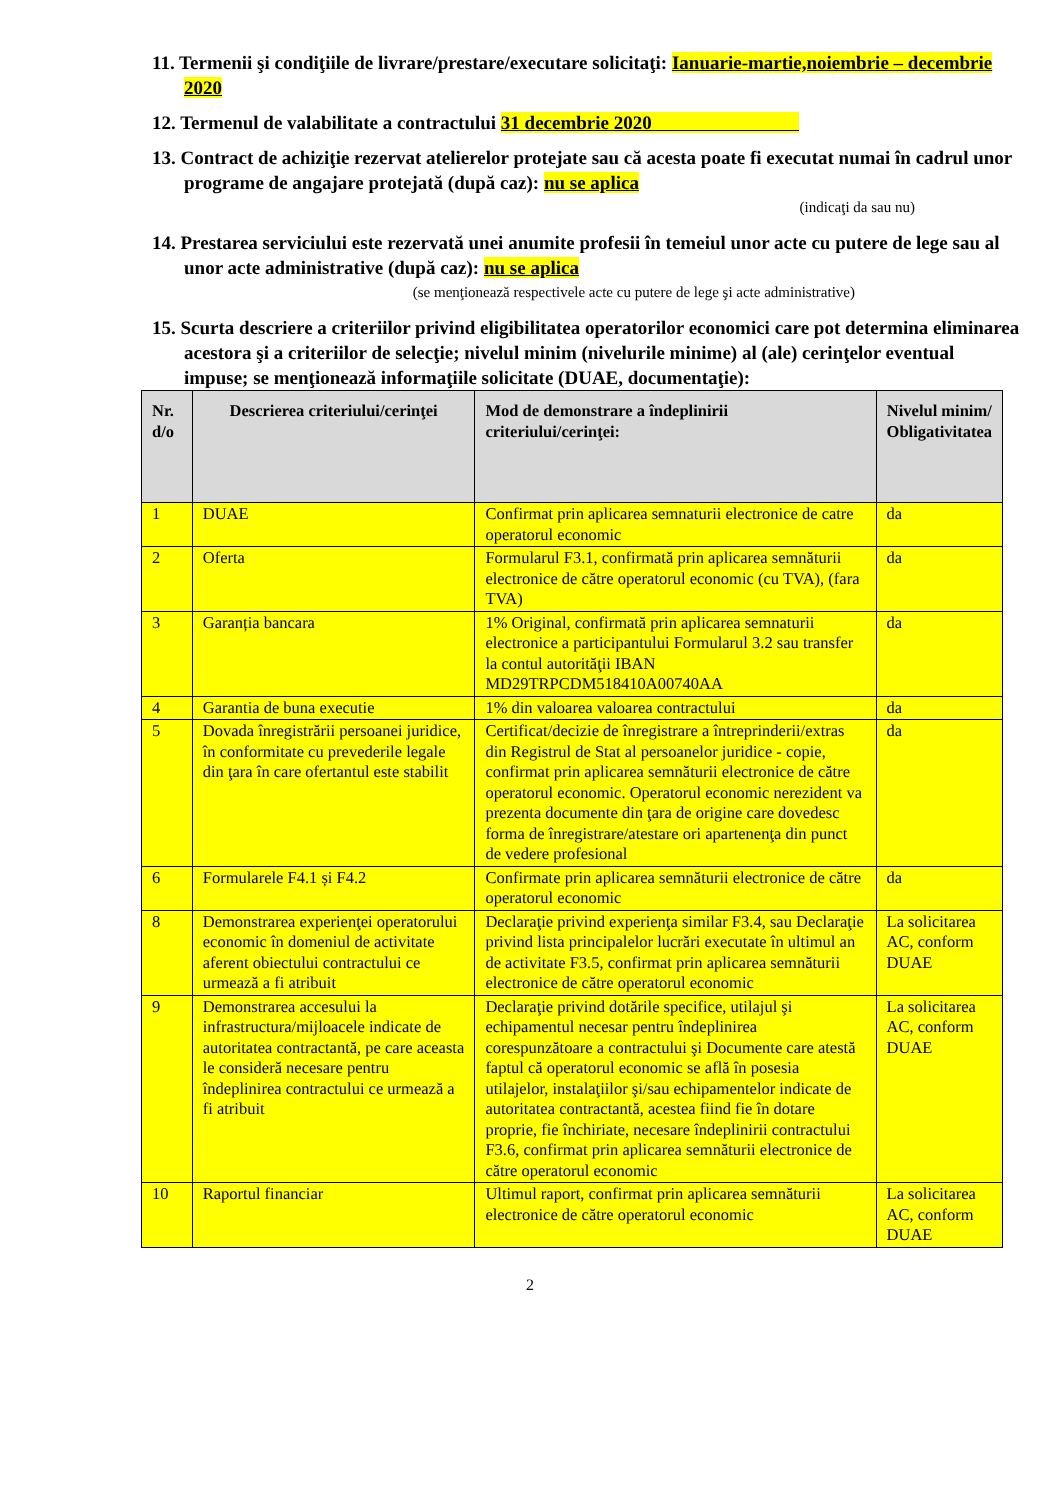11. Termenii şi condiţiile de livrare/prestare/executare solicitaţi: Ianuarie-martie,noiembrie – decembrie 2020
12. Termenul de valabilitate a contractului 31 decembrie 2020
13. Contract de achiziţie rezervat atelierelor protejate sau că acesta poate fi executat numai în cadrul unor programe de angajare protejată (după caz): nu se aplica
(indicaţi da sau nu)
14. Prestarea serviciului este rezervată unei anumite profesii în temeiul unor acte cu putere de lege sau al unor acte administrative (după caz): nu se aplica
(se menţionează respectivele acte cu putere de lege şi acte administrative)
15. Scurta descriere a criteriilor privind eligibilitatea operatorilor economici care pot determina eliminarea acestora şi a criteriilor de selecţie; nivelul minim (nivelurile minime) al (ale) cerinţelor eventual impuse; se menţionează informaţiile solicitate (DUAE, documentaţie):
| Nr. d/o | Descrierea criteriului/cerinţei | Mod de demonstrare a îndeplinirii criteriului/cerinţei: | Nivelul minim/ Obligativitatea |
| --- | --- | --- | --- |
| 1 | DUAE | Confirmat prin aplicarea semnaturii electronice de catre operatorul economic | da |
| 2 | Oferta | Formularul F3.1, confirmată prin aplicarea semnăturii electronice de către operatorul economic (cu TVA), (fara TVA) | da |
| 3 | Garanția bancara | 1% Original, confirmată prin aplicarea semnaturii electronice a participantului Formularul 3.2 sau transfer la contul autorităţii IBAN MD29TRPCDM518410A00740AA | da |
| 4 | Garantia de buna executie | 1% din valoarea valoarea contractului | da |
| 5 | Dovada înregistrării persoanei juridice, în conformitate cu prevederile legale din ţara în care ofertantul este stabilit | Certificat/decizie de înregistrare a întreprinderii/extras din Registrul de Stat al persoanelor juridice - copie, confirmat prin aplicarea semnăturii electronice de către operatorul economic. Operatorul economic nerezident va prezenta documente din ţara de origine care dovedesc forma de înregistrare/atestare ori apartenenţa din punct de vedere profesional | da |
| 6 | Formularele F4.1 și F4.2 | Confirmate prin aplicarea semnăturii electronice de către operatorul economic | da |
| 8 | Demonstrarea experienţei operatorului economic în domeniul de activitate aferent obiectului contractului ce urmează a fi atribuit | Declaraţie privind experienţa similar F3.4, sau Declaraţie privind lista principalelor lucrări executate în ultimul an de activitate F3.5, confirmat prin aplicarea semnăturii electronice de către operatorul economic | La solicitarea AC, conform DUAE |
| 9 | Demonstrarea accesului la infrastructura/mijloacele indicate de autoritatea contractantă, pe care aceasta le consideră necesare pentru îndeplinirea contractului ce urmează a fi atribuit | Declaraţie privind dotările specifice, utilajul şi echipamentul necesar pentru îndeplinirea corespunzătoare a contractului şi Documente care atestă faptul că operatorul economic se află în posesia utilajelor, instalaţiilor şi/sau echipamentelor indicate de autoritatea contractantă, acestea fiind fie în dotare proprie, fie închiriate, necesare îndeplinirii contractului F3.6, confirmat prin aplicarea semnăturii electronice de către operatorul economic | La solicitarea AC, conform DUAE |
| 10 | Raportul financiar | Ultimul raport, confirmat prin aplicarea semnăturii electronice de către operatorul economic | La solicitarea AC, conform DUAE |
2